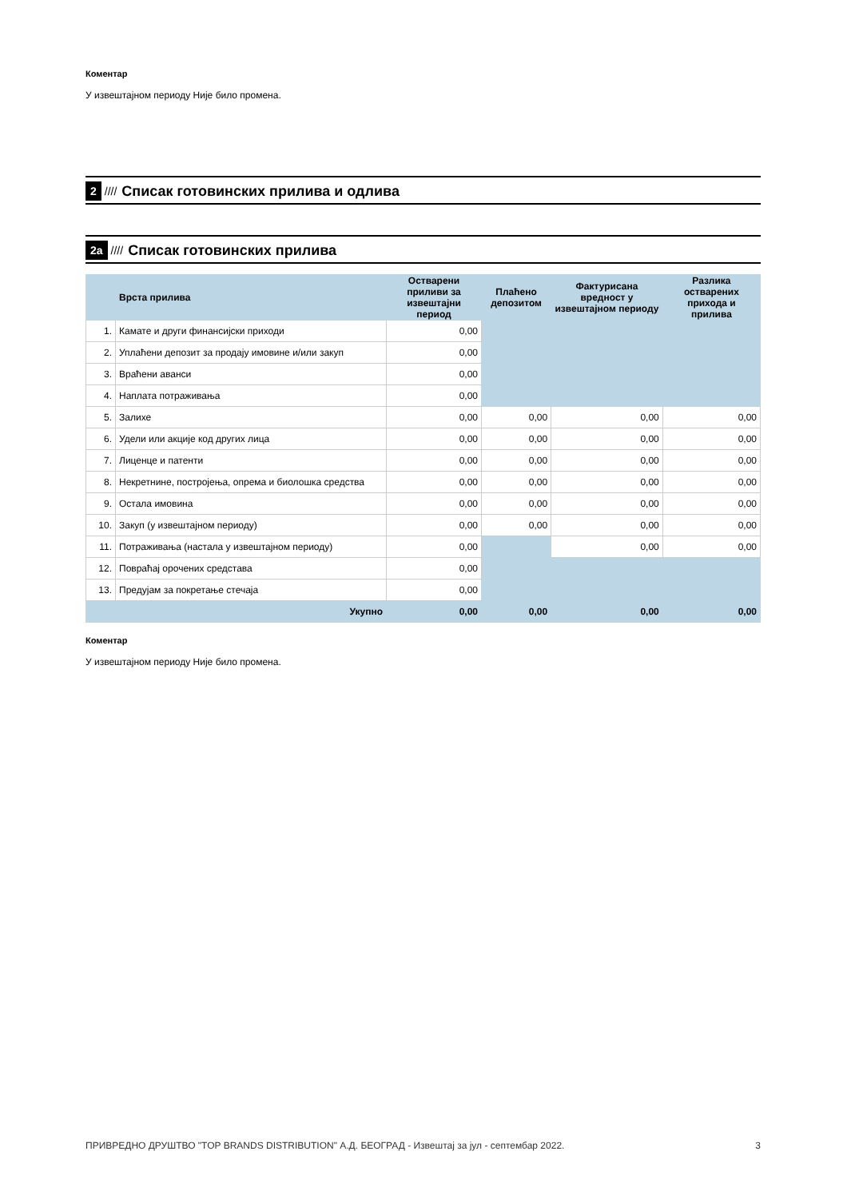Коментар
У извештајном периоду Није било промена.
2 //// Списак готовинских прилива и одлива
2а //// Списак готовинских прилива
| | Врста прилива | Остварени приливи за извештајни период | Плаћено депозитом | Фактурисана вредност у извештајном периоду | Разлика остварених прихода и прилива |
| --- | --- | --- | --- | --- | --- |
| 1. | Камате и други финансијски приходи | 0,00 | | | |
| 2. | Уплаћени депозит за продају имовине и/или закуп | 0,00 | | | |
| 3. | Враћени аванси | 0,00 | | | |
| 4. | Наплата потраживања | 0,00 | | | |
| 5. | Залихе | 0,00 | 0,00 | 0,00 | 0,00 |
| 6. | Удели или акције код других лица | 0,00 | 0,00 | 0,00 | 0,00 |
| 7. | Лиценце и патенти | 0,00 | 0,00 | 0,00 | 0,00 |
| 8. | Некретнине, постројења, опрема и биолошка средства | 0,00 | 0,00 | 0,00 | 0,00 |
| 9. | Остала имовина | 0,00 | 0,00 | 0,00 | 0,00 |
| 10. | Закуп (у извештајном периоду) | 0,00 | 0,00 | 0,00 | 0,00 |
| 11. | Потраживања (настала у извештајном периоду) | 0,00 | | 0,00 | 0,00 |
| 12. | Повраћај орочених средстава | 0,00 | | | |
| 13. | Предујам за покретање стечаја | 0,00 | | | |
| | Укупно | 0,00 | 0,00 | 0,00 | 0,00 |
Коментар
У извештајном периоду Није било промена.
ПРИВРЕДНО ДРУШТВО "TOP BRANDS DISTRIBUTION" А.Д. БЕОГРАД - Извештај за јул - септембар 2022. 3